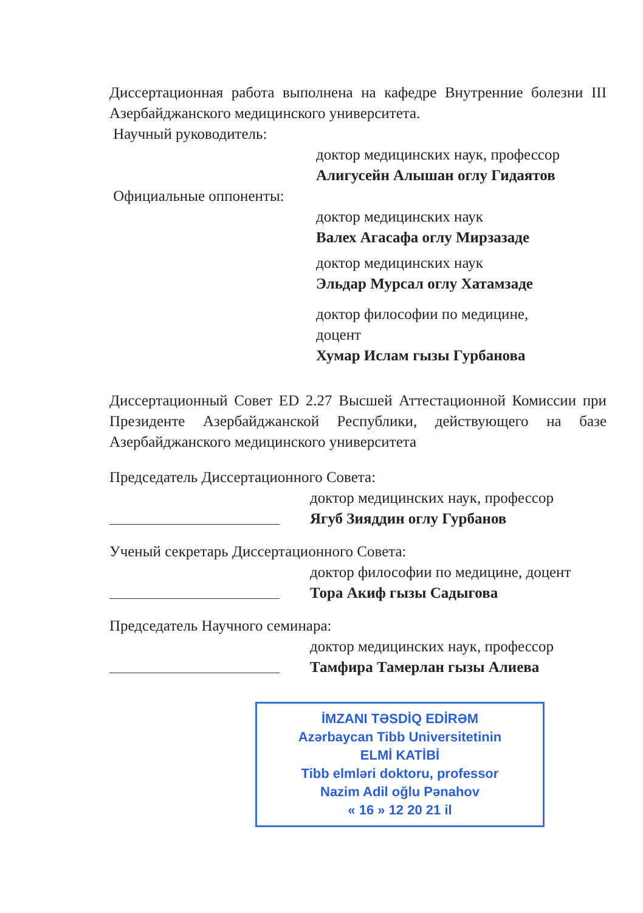Диссертационная работа выполнена на кафедре Внутренние болезни III Азербайджанского медицинского университета.
Научный руководитель:
доктор медицинских наук, профессор
Алигусейн Алышан оглу Гидаятов
Официальные оппоненты:
доктор медицинских наук
Валех Агасафа оглу Мирзазаде
доктор медицинских наук
Эльдар Мурсал оглу Хатамзаде
доктор философии по медицине,
доцент
Хумар Ислам гызы Гурбанова
Диссертационный Совет ED 2.27 Высшей Аттестационной Комиссии при Президенте Азербайджанской Республики, действующего на базе Азербайджанского медицинского университета
Председатель Диссертационного Совета:
доктор медицинских наук, профессор
Ягуб Зияддин оглу Гурбанов
Ученый секретарь Диссертационного Совета:
доктор философии по медицине, доцент
Тора Акиф гызы Садыгова
Председатель Научного семинара:
доктор медицинских наук, профессор
Тамфира Тамерлан гызы Алиева
İMZANI TƏSDİQ EDİRƏM
Azərbaycan Tibb Universitetinin
ELMİ KATİBİ
Tibb elmləri doktoru, professor
Nazim Adil oğlu Pənahov
« 16 » 12 20 21 il